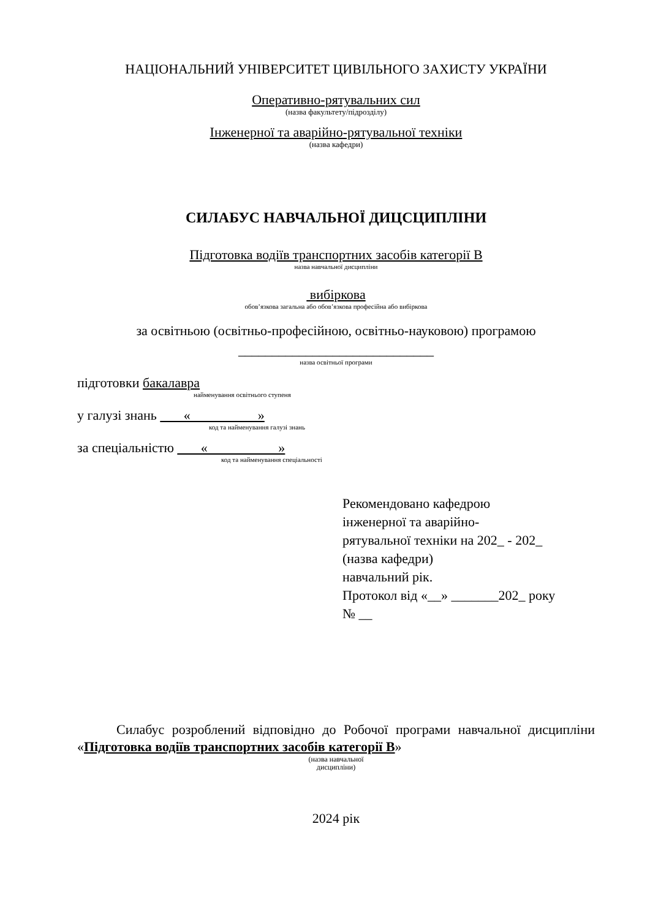НАЦІОНАЛЬНИЙ УНІВЕРСИТЕТ ЦИВІЛЬНОГО ЗАХИСТУ УКРАЇНИ
Оперативно-рятувальних сил
(назва факультету/підрозділу)
Інженерної та аварійно-рятувальної техніки
(назва кафедри)
СИЛАБУС НАВЧАЛЬНОЇ ДИЦСЦИПЛІНИ
Підготовка водіїв транспортних засобів категорії В
назва навчальної дисципліни
вибіркова
обов’язкова загальна або обов’язкова професійна або вибіркова
за освітньою (освітньо-професійною, освітньо-науковою) програмою
_____________________________
назва освітньої програми
підготовки бакалавра
найменування освітнього ступеня
у галузі знань « »
код та найменування галузі знань
за спеціальністю « »
код та найменування спеціальності
Рекомендовано кафедрою
інженерної та аварійно-
рятувальної техніки на 202_ - 202_
(назва кафедри)
навчальний рік.
Протокол від «__» _______202_ року
№ __
Силабус розроблений відповідно до Робочої програми навчальної дисципліни «Підготовка водіїв транспортних засобів категорії В»
(назва навчальної
дисципліни)
2024 рік